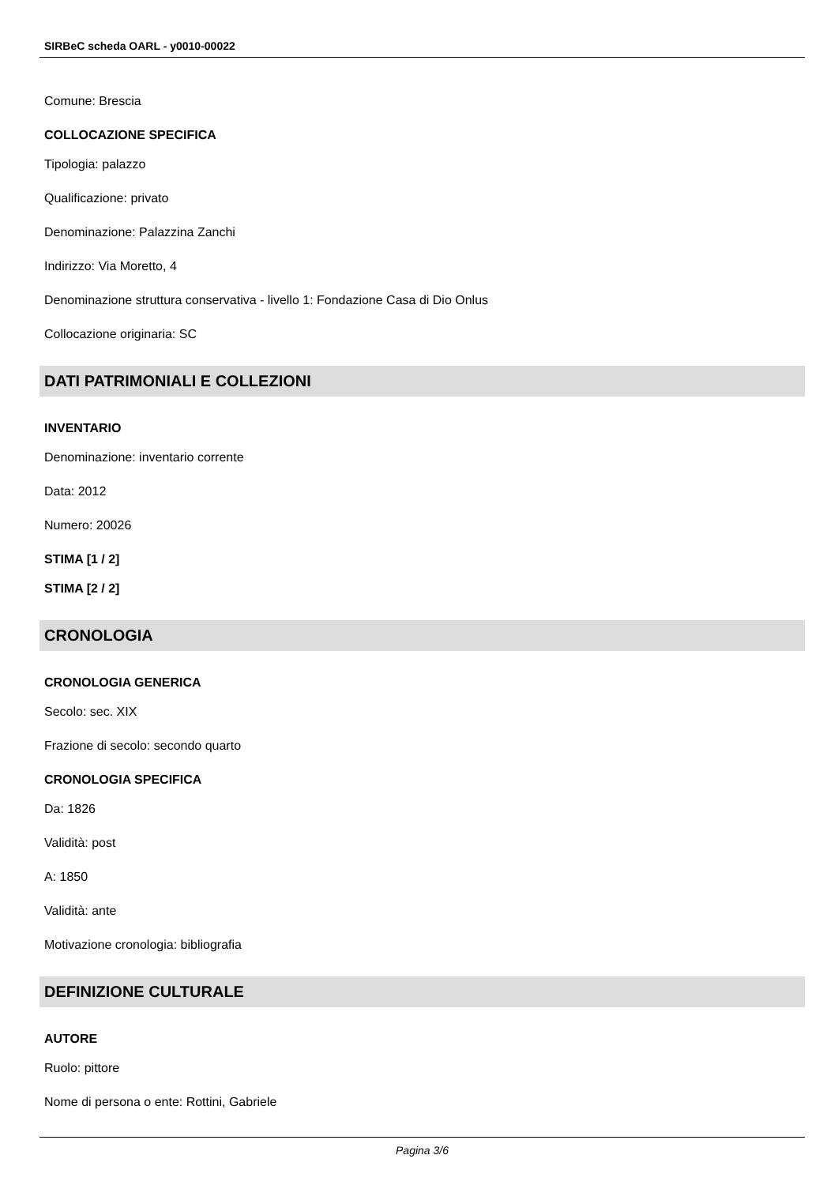SIRBeC scheda OARL - y0010-00022
Comune: Brescia
COLLOCAZIONE SPECIFICA
Tipologia: palazzo
Qualificazione: privato
Denominazione: Palazzina Zanchi
Indirizzo: Via Moretto, 4
Denominazione struttura conservativa - livello 1: Fondazione Casa di Dio Onlus
Collocazione originaria: SC
DATI PATRIMONIALI E COLLEZIONI
INVENTARIO
Denominazione: inventario corrente
Data: 2012
Numero: 20026
STIMA [1 / 2]
STIMA [2 / 2]
CRONOLOGIA
CRONOLOGIA GENERICA
Secolo: sec. XIX
Frazione di secolo: secondo quarto
CRONOLOGIA SPECIFICA
Da: 1826
Validità: post
A: 1850
Validità: ante
Motivazione cronologia: bibliografia
DEFINIZIONE CULTURALE
AUTORE
Ruolo: pittore
Nome di persona o ente: Rottini, Gabriele
Pagina 3/6